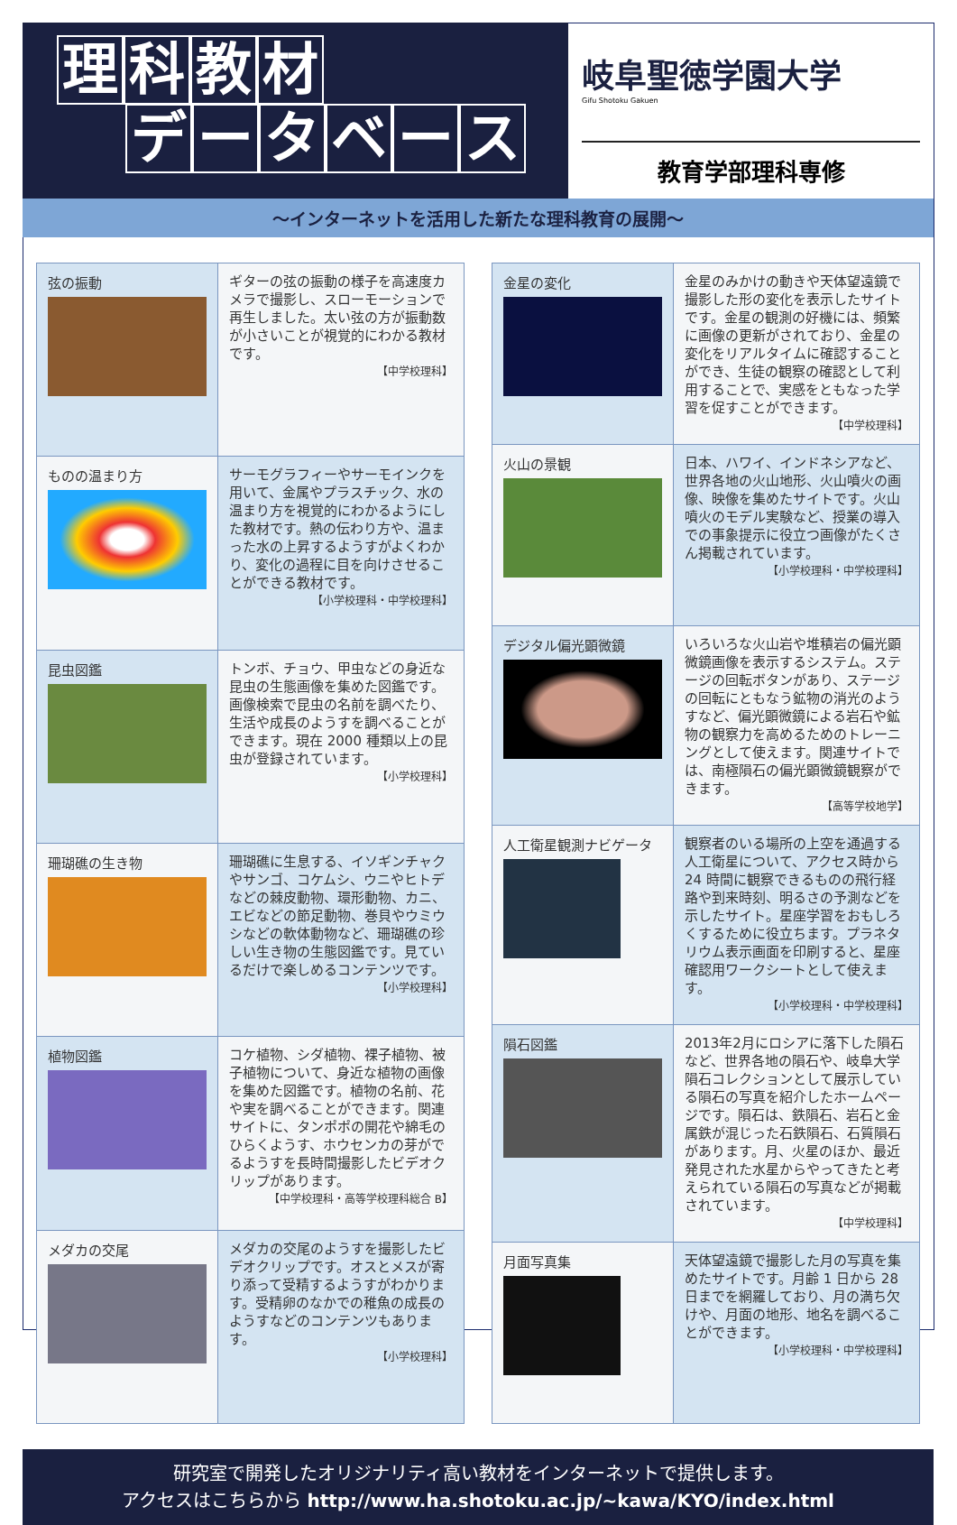理科教材
データベース
岐阜聖徳学園大学
Gifu Shotoku Gakuen
教育学部理科専修
〜インターネットを活用した新たな理科教育の展開〜
| 弦の振動 | ギターの弦の振動の様子を高速度カメラで撮影し、スローモーションで再生しました。太い弦の方が振動数が小さいことが視覚的にわかる教材です。 【中学校理科】 |
| ものの温まり方 | サーモグラフィーやサーモインクを用いて、金属やプラスチック、水の温まり方を視覚的にわかるようにした教材です。熱の伝わり方や、温まった水の上昇するようすがよくわかり、変化の過程に目を向けさせることができる教材です。 【小学校理科・中学校理科】 |
| 昆虫図鑑 | トンボ、チョウ、甲虫などの身近な昆虫の生態画像を集めた図鑑です。画像検索で昆虫の名前を調べたり、生活や成長のようすを調べることができます。現在 2000 種類以上の昆虫が登録されています。 【小学校理科】 |
| 珊瑚礁の生き物 | 珊瑚礁に生息する、イソギンチャクやサンゴ、コケムシ、ウニやヒトデなどの棘皮動物、環形動物、カニ、エビなどの節足動物、巻貝やウミウシなどの軟体動物など、珊瑚礁の珍しい生き物の生態図鑑です。見ているだけで楽しめるコンテンツです。 【小学校理科】 |
| 植物図鑑 | コケ植物、シダ植物、裸子植物、被子植物について、身近な植物の画像を集めた図鑑です。植物の名前、花や実を調べることができます。関連サイトに、タンポポの開花や綿毛のひらくようす、ホウセンカの芽がでるようすを長時間撮影したビデオクリップがあります。 【中学校理科・高等学校理科総合 B】 |
| メダカの交尾 | メダカの交尾のようすを撮影したビデオクリップです。オスとメスが寄り添って受精するようすがわかります。受精卵のなかでの稚魚の成長のようすなどのコンテンツもあります。 【小学校理科】 |
| 金星の変化 | 金星のみかけの動きや天体望遠鏡で撮影した形の変化を表示したサイトです。金星の観測の好機には、頻繁に画像の更新がされており、金星の変化をリアルタイムに確認することができ、生徒の観察の確認として利用することで、実感をともなった学習を促すことができます。 【中学校理科】 |
| 火山の景観 | 日本、ハワイ、インドネシアなど、世界各地の火山地形、火山噴火の画像、映像を集めたサイトです。火山噴火のモデル実験など、授業の導入での事象提示に役立つ画像がたくさん掲載されています。 【小学校理科・中学校理科】 |
| デジタル偏光顕微鏡 | いろいろな火山岩や堆積岩の偏光顕微鏡画像を表示するシステム。ステージの回転ボタンがあり、ステージの回転にともなう鉱物の消光のようすなど、偏光顕微鏡による岩石や鉱物の観察力を高めるためのトレーニングとして使えます。関連サイトでは、南極隕石の偏光顕微鏡観察ができます。 【高等学校地学】 |
| 人工衛星観測ナビゲータ | 観察者のいる場所の上空を通過する人工衛星について、アクセス時から 24 時間に観察できるものの飛行経路や到来時刻、明るさの予測などを示したサイト。星座学習をおもしろくするために役立ちます。プラネタリウム表示画面を印刷すると、星座確認用ワークシートとして使えます。 【小学校理科・中学校理科】 |
| 隕石図鑑 | 2013年2月にロシアに落下した隕石など、世界各地の隕石や、岐阜大学隕石コレクションとして展示している隕石の写真を紹介したホームページです。隕石は、鉄隕石、岩石と金属鉄が混じった石鉄隕石、石質隕石があります。月、火星のほか、最近発見された水星からやってきたと考えられている隕石の写真などが掲載されています。 【中学校理科】 |
| 月面写真集 | 天体望遠鏡で撮影した月の写真を集めたサイトです。月齢 1 日から 28 日までを網羅しており、月の満ち欠けや、月面の地形、地名を調べることができます。 【小学校理科・中学校理科】 |
研究室で開発したオリジナリティ高い教材をインターネットで提供します。
アクセスはこちらから http://www.ha.shotoku.ac.jp/~kawa/KYO/index.html